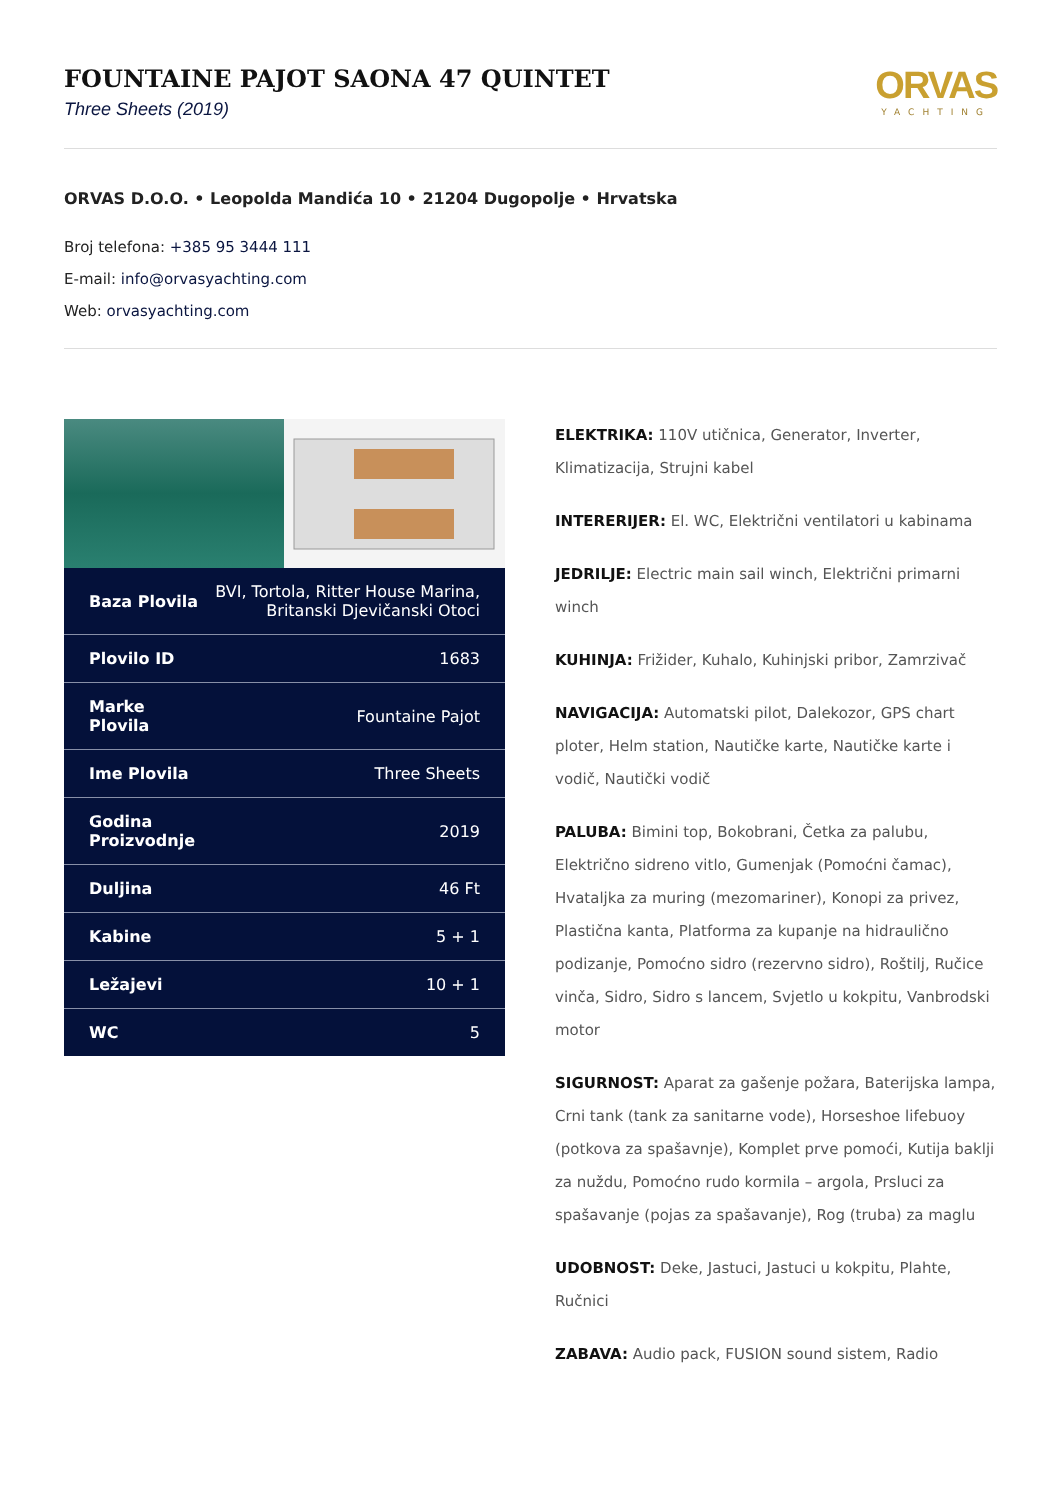FOUNTAINE PAJOT SAONA 47 QUINTET
Three Sheets (2019)
ORVAS
YACHTING
ORVAS D.O.O. • Leopolda Mandića 10 • 21204 Dugopolje • Hrvatska
Broj telefona: +385 95 3444 111
E-mail: info@orvasyachting.com
Web: orvasyachting.com
| Baza Plovila | BVI, Tortola, Ritter House Marina, Britanski Djevičanski Otoci |
| Plovilo ID | 1683 |
| Marke Plovila | Fountaine Pajot |
| Ime Plovila | Three Sheets |
| Godina Proizvodnje | 2019 |
| Duljina | 46 Ft |
| Kabine | 5 + 1 |
| Ležajevi | 10 + 1 |
| WC | 5 |
ELEKTRIKA: 110V utičnica, Generator, Inverter, Klimatizacija, Strujni kabel
INTERERIJER: El. WC, Električni ventilatori u kabinama
JEDRILJE: Electric main sail winch, Električni primarni winch
KUHINJA: Frižider, Kuhalo, Kuhinjski pribor, Zamrzivač
NAVIGACIJA: Automatski pilot, Dalekozor, GPS chart ploter, Helm station, Nautičke karte, Nautičke karte i vodič, Nautički vodič
PALUBA: Bimini top, Bokobrani, Četka za palubu, Električno sidreno vitlo, Gumenjak (Pomoćni čamac), Hvataljka za muring (mezomariner), Konopi za privez, Plastična kanta, Platforma za kupanje na hidraulično podizanje, Pomoćno sidro (rezervno sidro), Roštilj, Ručice vinča, Sidro, Sidro s lancem, Svjetlo u kokpitu, Vanbrodski motor
SIGURNOST: Aparat za gašenje požara, Baterijska lampa, Crni tank (tank za sanitarne vode), Horseshoe lifebuoy (potkova za spašavnje), Komplet prve pomoći, Kutija baklji za nuždu, Pomoćno rudo kormila – argola, Prsluci za spašavanje (pojas za spašavanje), Rog (truba) za maglu
UDOBNOST: Deke, Jastuci, Jastuci u kokpitu, Plahte, Ručnici
ZABAVA: Audio pack, FUSION sound sistem, Radio